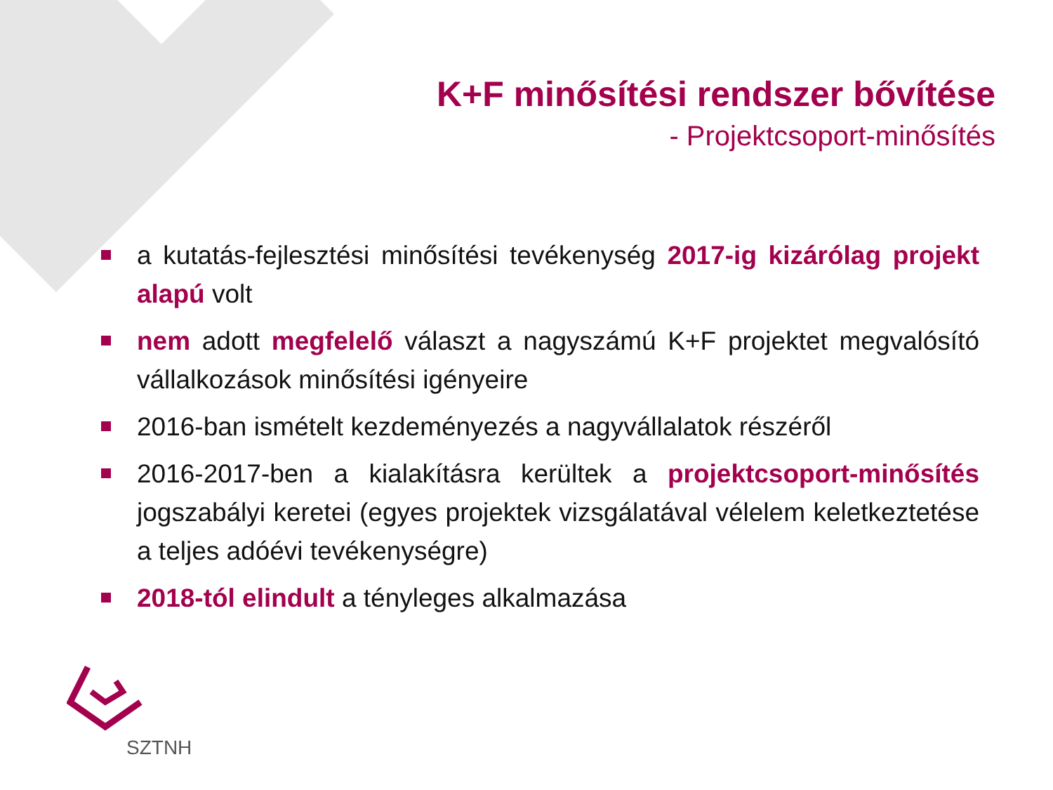K+F minősítési rendszer bővítése
- Projektcsoport-minősítés
a kutatás-fejlesztési minősítési tevékenység 2017-ig kizárólag projekt alapú volt
nem adott megfelelő választ a nagyszámú K+F projektet megvalósító vállalkozások minősítési igényeire
2016-ban ismételt kezdeményezés a nagyvállalatok részéről
2016-2017-ben a kialakításra kerültek a projektcsoport-minősítés jogszabályi keretei (egyes projektek vizsgálatával vélelem keletkeztetése a teljes adóévi tevékenységre)
2018-tól elindult a tényleges alkalmazása
SZTNH